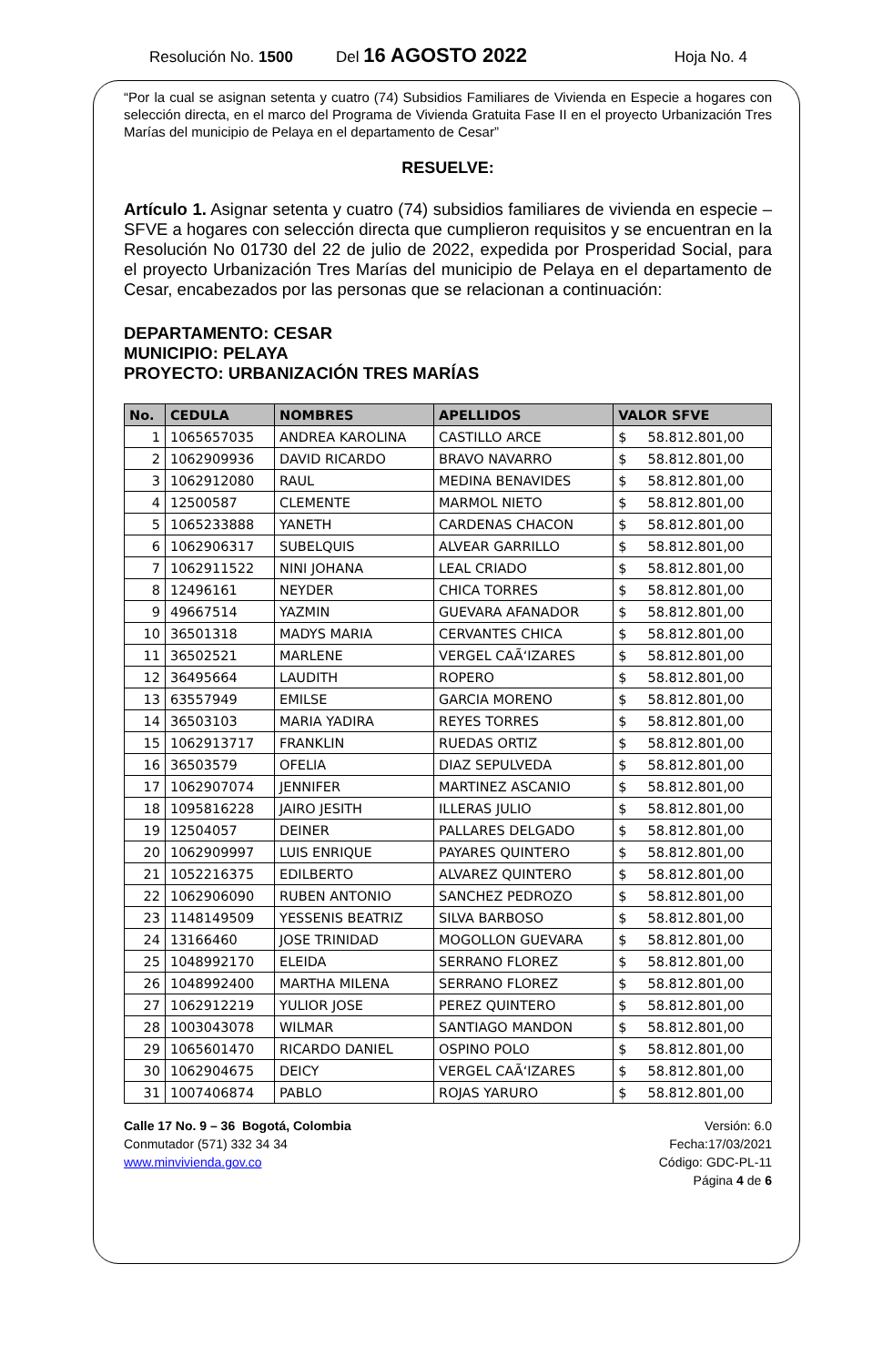Resolución No. 1500 Del 16 AGOSTO 2022 Hoja No. 4
“Por la cual se asignan setenta y cuatro (74) Subsidios Familiares de Vivienda en Especie a hogares con selección directa, en el marco del Programa de Vivienda Gratuita Fase II en el proyecto Urbanización Tres Marías del municipio de Pelaya en el departamento de Cesar”
RESUELVE:
Artículo 1. Asignar setenta y cuatro (74) subsidios familiares de vivienda en especie – SFVE a hogares con selección directa que cumplieron requisitos y se encuentran en la Resolución No 01730 del 22 de julio de 2022, expedida por Prosperidad Social, para el proyecto Urbanización Tres Marías del municipio de Pelaya en el departamento de Cesar, encabezados por las personas que se relacionan a continuación:
DEPARTAMENTO: CESAR
MUNICIPIO: PELAYA
PROYECTO: URBANIZACIÓN TRES MARÍAS
| No. | CEDULA | NOMBRES | APELLIDOS | VALOR SFVE |
| --- | --- | --- | --- | --- |
| 1 | 1065657035 | ANDREA KAROLINA | CASTILLO ARCE | $ 58.812.801,00 |
| 2 | 1062909936 | DAVID RICARDO | BRAVO NAVARRO | $ 58.812.801,00 |
| 3 | 1062912080 | RAUL | MEDINA BENAVIDES | $ 58.812.801,00 |
| 4 | 12500587 | CLEMENTE | MARMOL NIETO | $ 58.812.801,00 |
| 5 | 1065233888 | YANETH | CARDENAS CHACON | $ 58.812.801,00 |
| 6 | 1062906317 | SUBELQUIS | ALVEAR GARRILLO | $ 58.812.801,00 |
| 7 | 1062911522 | NINI JOHANA | LEAL CRIADO | $ 58.812.801,00 |
| 8 | 12496161 | NEYDER | CHICA TORRES | $ 58.812.801,00 |
| 9 | 49667514 | YAZMIN | GUEVARA AFANADOR | $ 58.812.801,00 |
| 10 | 36501318 | MADYS MARIA | CERVANTES CHICA | $ 58.812.801,00 |
| 11 | 36502521 | MARLENE | VERGEL CAÃ‘IZARES | $ 58.812.801,00 |
| 12 | 36495664 | LAUDITH | ROPERO | $ 58.812.801,00 |
| 13 | 63557949 | EMILSE | GARCIA MORENO | $ 58.812.801,00 |
| 14 | 36503103 | MARIA YADIRA | REYES TORRES | $ 58.812.801,00 |
| 15 | 1062913717 | FRANKLIN | RUEDAS ORTIZ | $ 58.812.801,00 |
| 16 | 36503579 | OFELIA | DIAZ SEPULVEDA | $ 58.812.801,00 |
| 17 | 1062907074 | JENNIFER | MARTINEZ ASCANIO | $ 58.812.801,00 |
| 18 | 1095816228 | JAIRO JESITH | ILLERAS JULIO | $ 58.812.801,00 |
| 19 | 12504057 | DEINER | PALLARES DELGADO | $ 58.812.801,00 |
| 20 | 1062909997 | LUIS ENRIQUE | PAYARES QUINTERO | $ 58.812.801,00 |
| 21 | 1052216375 | EDILBERTO | ALVAREZ QUINTERO | $ 58.812.801,00 |
| 22 | 1062906090 | RUBEN ANTONIO | SANCHEZ PEDROZO | $ 58.812.801,00 |
| 23 | 1148149509 | YESSENIS BEATRIZ | SILVA BARBOSO | $ 58.812.801,00 |
| 24 | 13166460 | JOSE TRINIDAD | MOGOLLON GUEVARA | $ 58.812.801,00 |
| 25 | 1048992170 | ELEIDA | SERRANO FLOREZ | $ 58.812.801,00 |
| 26 | 1048992400 | MARTHA MILENA | SERRANO FLOREZ | $ 58.812.801,00 |
| 27 | 1062912219 | YULIOR JOSE | PEREZ QUINTERO | $ 58.812.801,00 |
| 28 | 1003043078 | WILMAR | SANTIAGO MANDON | $ 58.812.801,00 |
| 29 | 1065601470 | RICARDO DANIEL | OSPINO POLO | $ 58.812.801,00 |
| 30 | 1062904675 | DEICY | VERGEL CAÃ‘IZARES | $ 58.812.801,00 |
| 31 | 1007406874 | PABLO | ROJAS YARURO | $ 58.812.801,00 |
Calle 17 No. 9 – 36 Bogotá, Colombia
Conmutador (571) 332 34 34
www.minvivienda.gov.co
Versión: 6.0
Fecha:17/03/2021
Código: GDC-PL-11
Página 4 de 6